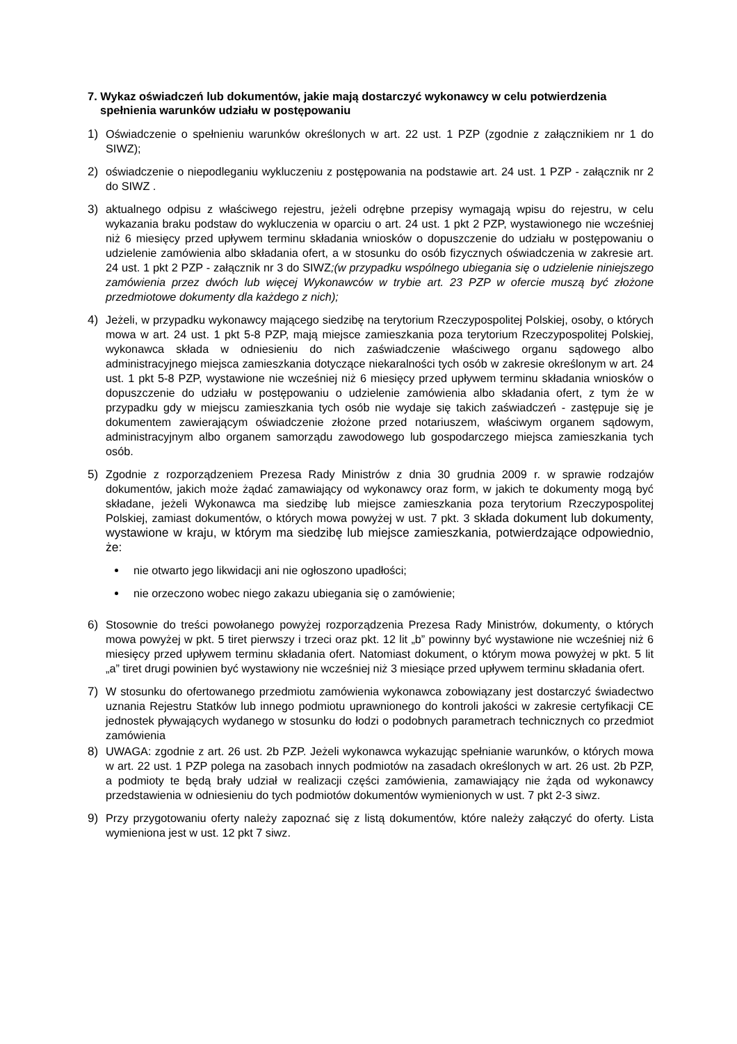7. Wykaz oświadczeń lub dokumentów, jakie mają dostarczyć wykonawcy w celu potwierdzenia spełnienia warunków udziału w postępowaniu
1) Oświadczenie o spełnieniu warunków określonych w art. 22 ust. 1 PZP (zgodnie z załącznikiem nr 1 do SIWZ);
2) oświadczenie o niepodleganiu wykluczeniu z postępowania na podstawie art. 24 ust. 1 PZP - załącznik nr 2 do SIWZ .
3) aktualnego odpisu z właściwego rejestru, jeżeli odrębne przepisy wymagają wpisu do rejestru, w celu wykazania braku podstaw do wykluczenia w oparciu o art. 24 ust. 1 pkt 2 PZP, wystawionego nie wcześniej niż 6 miesięcy przed upływem terminu składania wniosków o dopuszczenie do udziału w postępowaniu o udzielenie zamówienia albo składania ofert, a w stosunku do osób fizycznych oświadczenia w zakresie art. 24 ust. 1 pkt 2 PZP - załącznik nr 3 do SIWZ;(w przypadku wspólnego ubiegania się o udzielenie niniejszego zamówienia przez dwóch lub więcej Wykonawców w trybie art. 23 PZP w ofercie muszą być złożone przedmiotowe dokumenty dla każdego z nich);
4) Jeżeli, w przypadku wykonawcy mającego siedzibę na terytorium Rzeczypospolitej Polskiej, osoby, o których mowa w art. 24 ust. 1 pkt 5-8 PZP, mają miejsce zamieszkania poza terytorium Rzeczypospolitej Polskiej, wykonawca składa w odniesieniu do nich zaświadczenie właściwego organu sądowego albo administracyjnego miejsca zamieszkania dotyczące niekaralności tych osób w zakresie określonym w art. 24 ust. 1 pkt 5-8 PZP, wystawione nie wcześniej niż 6 miesięcy przed upływem terminu składania wniosków o dopuszczenie do udziału w postępowaniu o udzielenie zamówienia albo składania ofert, z tym że w przypadku gdy w miejscu zamieszkania tych osób nie wydaje się takich zaświadczeń - zastępuje się je dokumentem zawierającym oświadczenie złożone przed notariuszem, właściwym organem sądowym, administracyjnym albo organem samorządu zawodowego lub gospodarczego miejsca zamieszkania tych osób.
5) Zgodnie z rozporządzeniem Prezesa Rady Ministrów z dnia 30 grudnia 2009 r. w sprawie rodzajów dokumentów, jakich może żądać zamawiający od wykonawcy oraz form, w jakich te dokumenty mogą być składane, jeżeli Wykonawca ma siedzibę lub miejsce zamieszkania poza terytorium Rzeczypospolitej Polskiej, zamiast dokumentów, o których mowa powyżej w ust. 7 pkt. 3 składa dokument lub dokumenty, wystawione w kraju, w którym ma siedzibę lub miejsce zamieszkania, potwierdzające odpowiednio, że:
nie otwarto jego likwidacji ani nie ogłoszono upadłości;
nie orzeczono wobec niego zakazu ubiegania się o zamówienie;
6) Stosownie do treści powołanego powyżej rozporządzenia Prezesa Rady Ministrów, dokumenty, o których mowa powyżej w pkt. 5 tiret pierwszy i trzeci oraz pkt. 12 lit „b” powinny być wystawione nie wcześniej niż 6 miesięcy przed upływem terminu składania ofert. Natomiast dokument, o którym mowa powyżej w pkt. 5 lit „a” tiret drugi powinien być wystawiony nie wcześniej niż 3 miesiące przed upływem terminu składania ofert.
7) W stosunku do ofertowanego przedmiotu zamówienia wykonawca zobowiązany jest dostarczyć świadectwo uznania Rejestru Statków lub innego podmiotu uprawnionego do kontroli jakości w zakresie certyfikacji CE jednostek pływających wydanego w stosunku do łodzi o podobnych parametrach technicznych co przedmiot zamówienia
8) UWAGA: zgodnie z art. 26 ust. 2b PZP. Jeżeli wykonawca wykazując spełnianie warunków, o których mowa w art. 22 ust. 1 PZP polega na zasobach innych podmiotów na zasadach określonych w art. 26 ust. 2b PZP, a podmioty te będą brały udział w realizacji części zamówienia, zamawiający nie żąda od wykonawcy przedstawienia w odniesieniu do tych podmiotów dokumentów wymienionych w ust. 7 pkt 2-3 siwz.
9) Przy przygotowaniu oferty należy zapoznać się z listą dokumentów, które należy załączyć do oferty. Lista wymieniona jest w ust. 12 pkt 7 siwz.